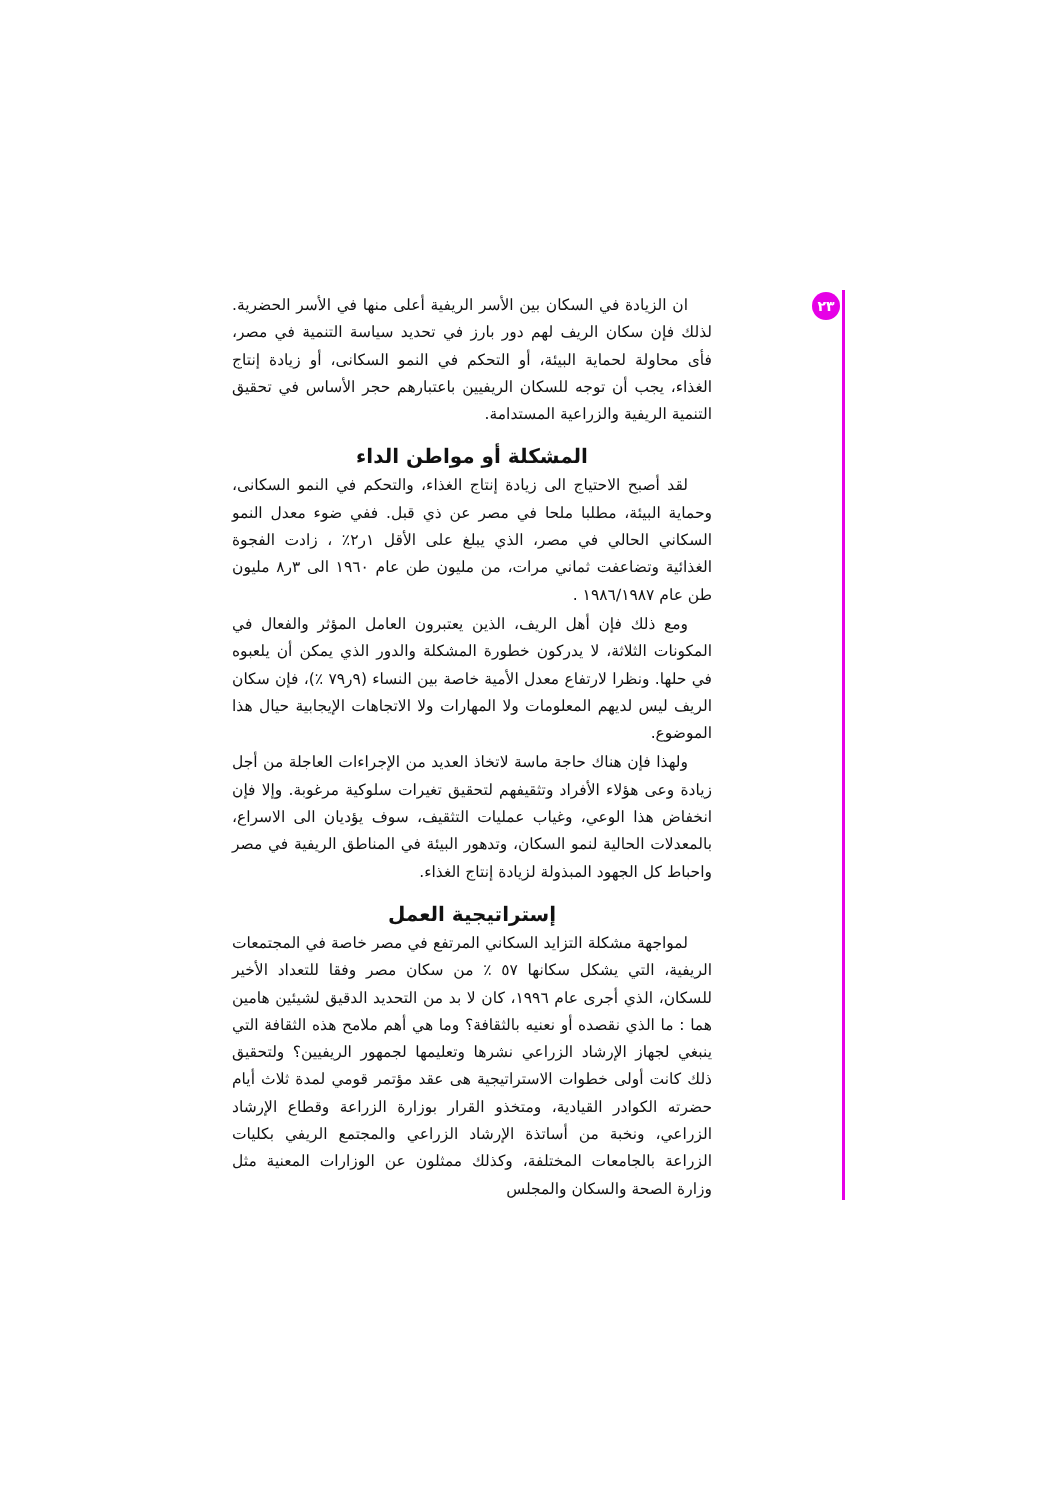٢٣
ان الزيادة في السكان بين الأسر الريفية أعلى منها في الأسر الحضرية. لذلك فإن سكان الريف لهم دور بارز في تحديد سياسة التنمية في مصر، فأى محاولة لحماية البيئة، أو التحكم في النمو السكانى، أو زيادة إنتاج الغذاء، يجب أن توجه للسكان الريفيين باعتبارهم حجر الأساس في تحقيق التنمية الريفية والزراعية المستدامة.
المشكلة أو مواطن الداء
لقد أصبح الاحتياج الى زيادة إنتاج الغذاء، والتحكم في النمو السكانى، وحماية البيئة، مطلبا ملحا في مصر عن ذي قبل. ففي ضوء معدل النمو السكاني الحالي في مصر، الذي يبلغ على الأقل ١ر٢٪ ، زادت الفجوة الغذائية وتضاعفت ثماني مرات، من مليون طن عام ١٩٦٠ الى ٣ر٨ مليون طن عام ١٩٨٦/١٩٨٧ .
ومع ذلك فإن أهل الريف، الذين يعتبرون العامل المؤثر والفعال في المكونات الثلاثة، لا يدركون خطورة المشكلة والدور الذي يمكن أن يلعبوه في حلها. ونظرا لارتفاع معدل الأمية خاصة بين النساء (٩ر٧٩ ٪)، فإن سكان الريف ليس لديهم المعلومات ولا المهارات ولا الاتجاهات الإيجابية حيال هذا الموضوع.
ولهذا فإن هناك حاجة ماسة لاتخاذ العديد من الإجراءات العاجلة من أجل زيادة وعى هؤلاء الأفراد وتثقيفهم لتحقيق تغيرات سلوكية مرغوبة. وإلا فإن انخفاض هذا الوعي، وغياب عمليات التثقيف، سوف يؤديان الى الاسراع، بالمعدلات الحالية لنمو السكان، وتدهور البيئة في المناطق الريفية في مصر واحباط كل الجهود المبذولة لزيادة إنتاج الغذاء.
إستراتيجية العمل
لمواجهة مشكلة التزايد السكاني المرتفع في مصر خاصة في المجتمعات الريفية، التي يشكل سكانها ٥٧ ٪ من سكان مصر وفقا للتعداد الأخير للسكان، الذي أجرى عام ١٩٩٦، كان لا بد من التحديد الدقيق لشيئين هامين هما : ما الذي نقصده أو نعنيه بالثقافة؟ وما هي أهم ملامح هذه الثقافة التي ينبغي لجهاز الإرشاد الزراعي نشرها وتعليمها لجمهور الريفيين؟ ولتحقيق ذلك كانت أولى خطوات الاستراتيجية هى عقد مؤتمر قومي لمدة ثلاث أيام حضرته الكوادر القيادية، ومتخذو القرار بوزارة الزراعة وقطاع الإرشاد الزراعي، ونخبة من أساتذة الإرشاد الزراعي والمجتمع الريفي بكليات الزراعة بالجامعات المختلفة، وكذلك ممثلون عن الوزارات المعنية مثل وزارة الصحة والسكان والمجلس